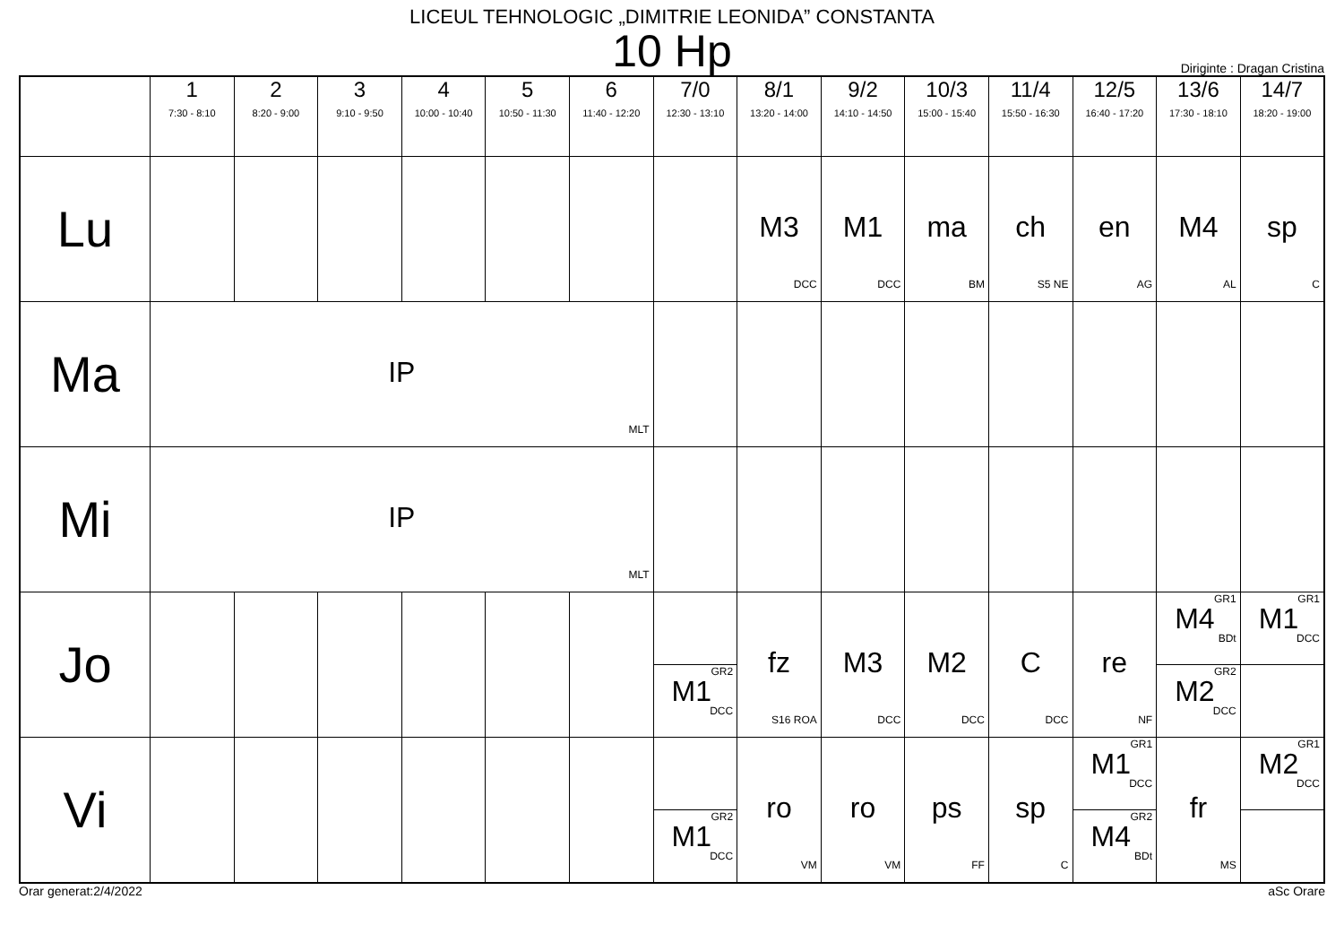LICEUL TEHNOLOGIC „DIMITRIE LEONIDA” CONSTANTA
10 Hp
Diriginte : Dragan Cristina
| | 1 7:30 - 8:10 | 2 8:20 - 9:00 | 3 9:10 - 9:50 | 4 10:00 - 10:40 | 5 10:50 - 11:30 | 6 11:40 - 12:20 | 7/0 12:30 - 13:10 | 8/1 13:20 - 14:00 | 9/2 14:10 - 14:50 | 10/3 15:00 - 15:40 | 11/4 15:50 - 16:30 | 12/5 16:40 - 17:20 | 13/6 17:30 - 18:10 | 14/7 18:20 - 19:00 |
| --- | --- | --- | --- | --- | --- | --- | --- | --- | --- | --- | --- | --- | --- | --- |
| Lu | | | | | | | | M3 DCC | M1 DCC | ma BM | ch S5 NE | en AG | M4 AL | sp C |
| Ma | IP MLT | | | | | | | | | | | | | |
| Mi | IP MLT | | | | | | | | | | | | | |
| Jo | | | | | | | GR2 M1 DCC | fz S16 ROA | M3 DCC | M2 DCC | C DCC | re NF | GR1 M4 BDt GR2 M2 DCC | GR1 M1 DCC |
| Vi | | | | | | | GR2 M1 DCC | ro VM | ro VM | ps FF | sp C | GR1 M1 DCC GR2 M4 BDt | fr MS | GR1 M2 DCC |
Orar generat:2/4/2022 aSc Orare